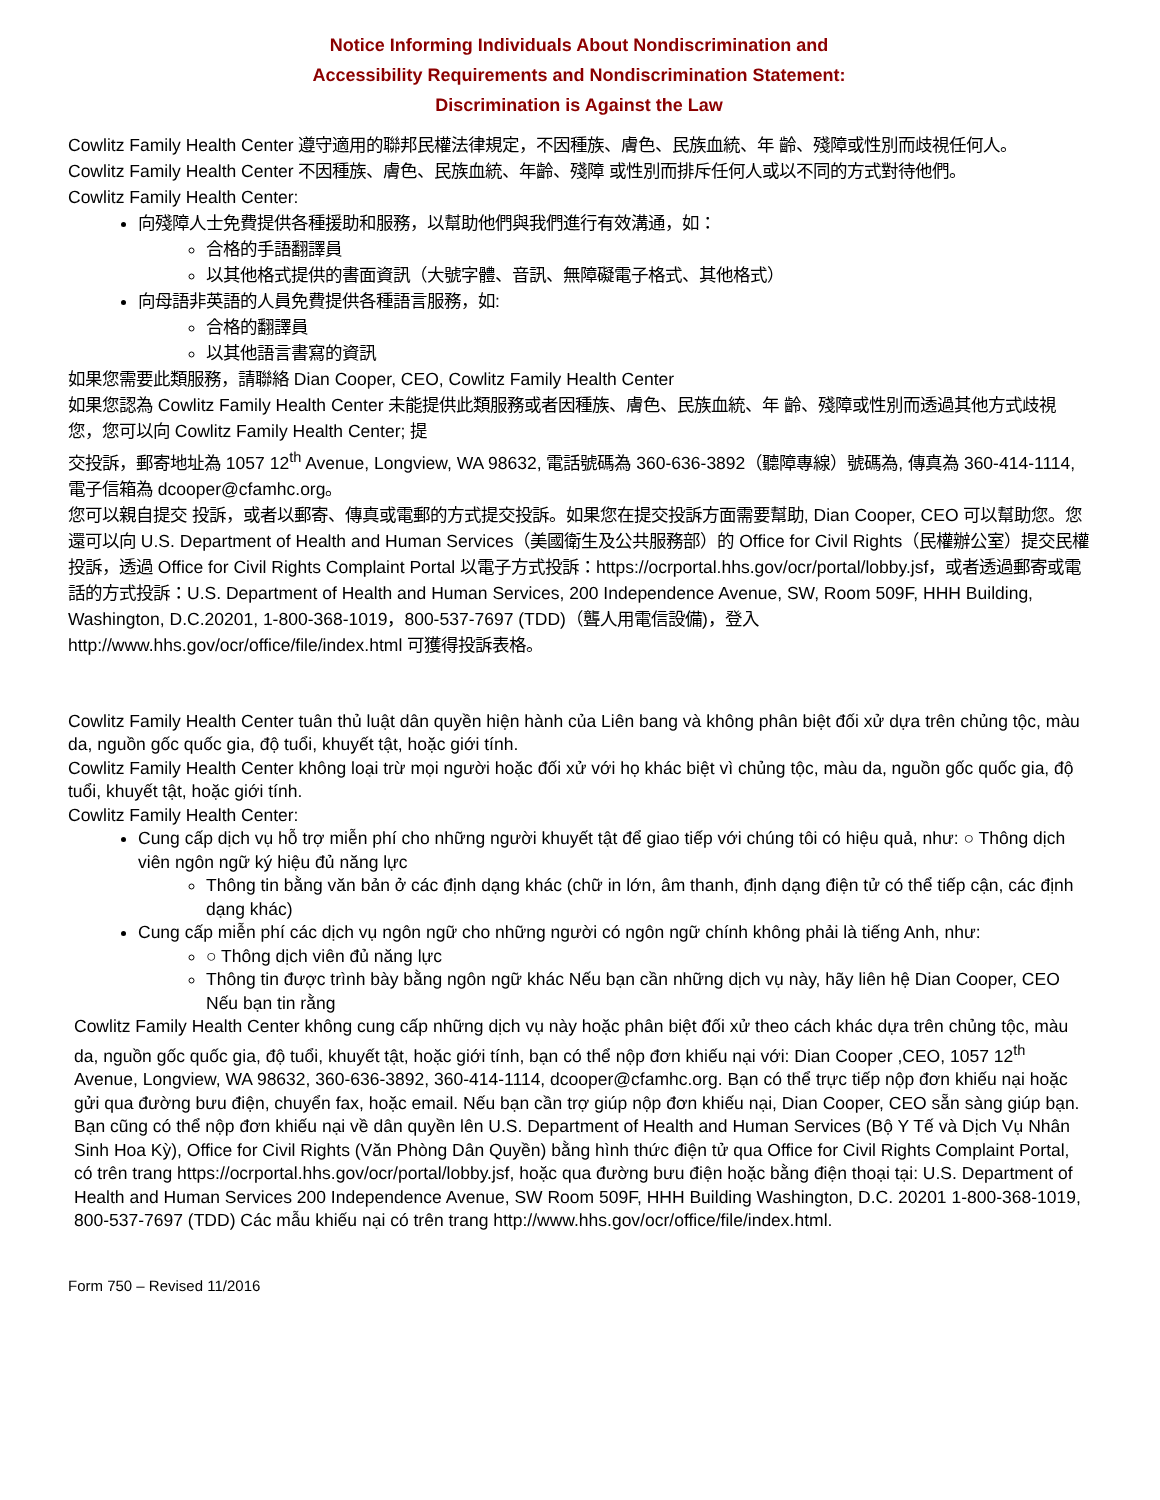Notice Informing Individuals About Nondiscrimination and
Accessibility Requirements and Nondiscrimination Statement:
Discrimination is Against the Law
Cowlitz Family Health Center 遵守適用的聯邦民權法律規定，不因種族、膚色、民族血統、年 齡、殘障或性別而歧視任何人。
Cowlitz Family Health Center 不因種族、膚色、民族血統、年齡、殘障 或性別而排斥任何人或以不同的方式對待他們。
Cowlitz Family Health Center:
向殘障人士免費提供各種援助和服務，以幫助他們與我們進行有效溝通，如：
合格的手語翻譯員
以其他格式提供的書面資訊（大號字體、音訊、無障礙電子格式、其他格式）
向母語非英語的人員免費提供各種語言服務，如:
合格的翻譯員
以其他語言書寫的資訊
如果您需要此類服務，請聯絡 Dian Cooper, CEO, Cowlitz Family Health Center
如果您認為 Cowlitz Family Health Center 未能提供此類服務或者因種族、膚色、民族血統、年 齡、殘障或性別而透過其他方式歧視您，您可以向 Cowlitz Family Health Center; 提
交投訴，郵寄地址為 1057 12<sup>th</sup> Avenue, Longview, WA 98632, 電話號碼為 360-636-3892（聽障專線）號碼為, 傳真為 360-414-1114, 電子信箱為 dcooper@cfamhc.org。
您可以親自提交 投訴，或者以郵寄、傳真或電郵的方式提交投訴。如果您在提交投訴方面需要幫助, Dian Cooper, CEO 可以幫助您。您還可以向 U.S. Department of Health and Human Services（美國衛生及公共服務部）的 Office for Civil Rights（民權辦公室）提交民權投訴，透過 Office for Civil Rights Complaint Portal 以電子方式投訴：https://ocrportal.hhs.gov/ocr/portal/lobby.jsf，或者透過郵寄或電話的方式投訴：U.S. Department of Health and Human Services, 200 Independence Avenue, SW, Room 509F, HHH Building, Washington, D.C.20201, 1-800-368-1019，800-537-7697 (TDD)（聾人用電信設備)，登入 http://www.hhs.gov/ocr/office/file/index.html 可獲得投訴表格。
Cowlitz Family Health Center tuân thủ luật dân quyền hiện hành của Liên bang và không phân biệt đối xử dựa trên chủng tộc, màu da, nguồn gốc quốc gia, độ tuổi, khuyết tật, hoặc giới tính.
Cowlitz Family Health Center không loại trừ mọi người hoặc đối xử với họ khác biệt vì chủng tộc, màu da, nguồn gốc quốc gia, độ tuổi, khuyết tật, hoặc giới tính.
Cowlitz Family Health Center:
Cung cấp dịch vụ hỗ trợ miễn phí cho những người khuyết tật để giao tiếp với chúng tôi có hiệu quả, như: ○ Thông dịch viên ngôn ngữ ký hiệu đủ năng lực
Thông tin bằng văn bản ở các định dạng khác (chữ in lớn, âm thanh, định dạng điện tử có thể tiếp cận, các định dạng khác)
Cung cấp miễn phí các dịch vụ ngôn ngữ cho những người có ngôn ngữ chính không phải là tiếng Anh, như:
○ Thông dịch viên đủ năng lực
Thông tin được trình bày bằng ngôn ngữ khác Nếu bạn cần những dịch vụ này, hãy liên hệ Dian Cooper, CEO Nếu bạn tin rằng
Cowlitz Family Health Center không cung cấp những dịch vụ này hoặc phân biệt đối xử theo cách khác dựa trên chủng tộc, màu da, nguồn gốc quốc gia, độ tuổi, khuyết tật, hoặc giới tính, bạn có thể nộp đơn khiếu nại với: Dian Cooper ,CEO, 1057 12<sup>th</sup> Avenue, Longview, WA 98632, 360-636-3892, 360-414-1114, dcooper@cfamhc.org. Bạn có thể trực tiếp nộp đơn khiếu nại hoặc gửi qua đường bưu điện, chuyển fax, hoặc email. Nếu bạn cần trợ giúp nộp đơn khiếu nại, Dian Cooper, CEO sẵn sàng giúp bạn. Bạn cũng có thể nộp đơn khiếu nại về dân quyền lên U.S. Department of Health and Human Services (Bộ Y Tế và Dịch Vụ Nhân Sinh Hoa Kỳ), Office for Civil Rights (Văn Phòng Dân Quyền) bằng hình thức điện tử qua Office for Civil Rights Complaint Portal, có trên trang https://ocrportal.hhs.gov/ocr/portal/lobby.jsf, hoặc qua đường bưu điện hoặc bằng điện thoại tại: U.S. Department of Health and Human Services 200 Independence Avenue, SW Room 509F, HHH Building Washington, D.C. 20201 1-800-368-1019, 800-537-7697 (TDD) Các mẫu khiếu nại có trên trang http://www.hhs.gov/ocr/office/file/index.html.
Form 750 – Revised 11/2016